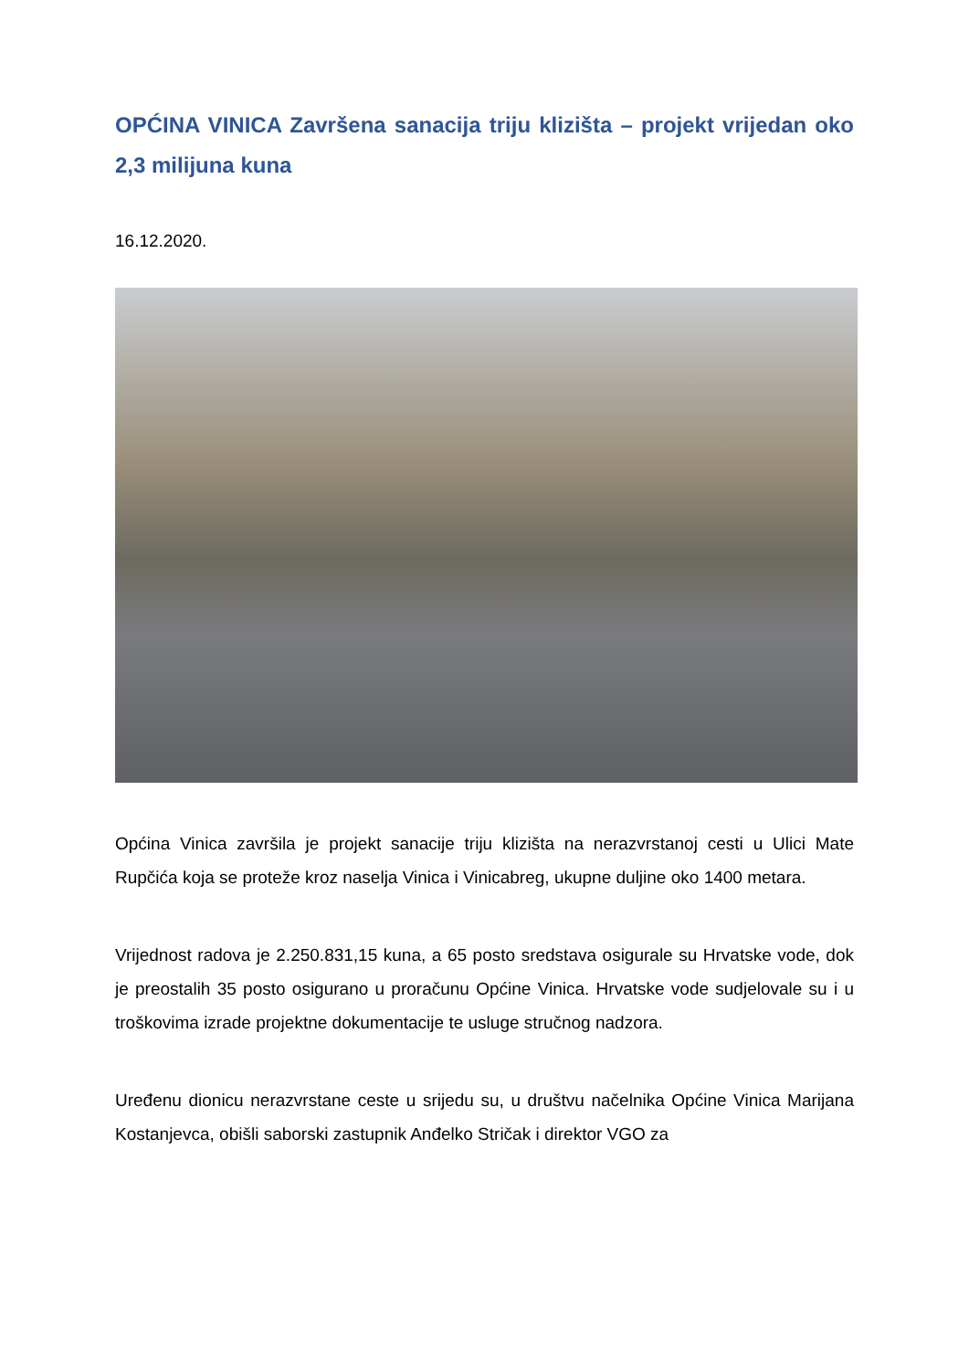OPĆINA VINICA Završena sanacija triju klizišta – projekt vrijedan oko 2,3 milijuna kuna
16.12.2020.
Općina Vinica završila je projekt sanacije triju klizišta na nerazvrstanoj cesti u Ulici Mate Rupčića koja se proteže kroz naselja Vinica i Vinicabreg, ukupne duljine oko 1400 metara.
Vrijednost radova je 2.250.831,15 kuna, a 65 posto sredstava osigurale su Hrvatske vode, dok je preostalih 35 posto osigurano u proračunu Općine Vinica. Hrvatske vode sudjelovale su i u troškovima izrade projektne dokumentacije te usluge stručnog nadzora.
Uređenu dionicu nerazvrstane ceste u srijedu su, u društvu načelnika Općine Vinica Marijana Kostanjevca, obišli saborski zastupnik Anđelko Stričak i direktor VGO za